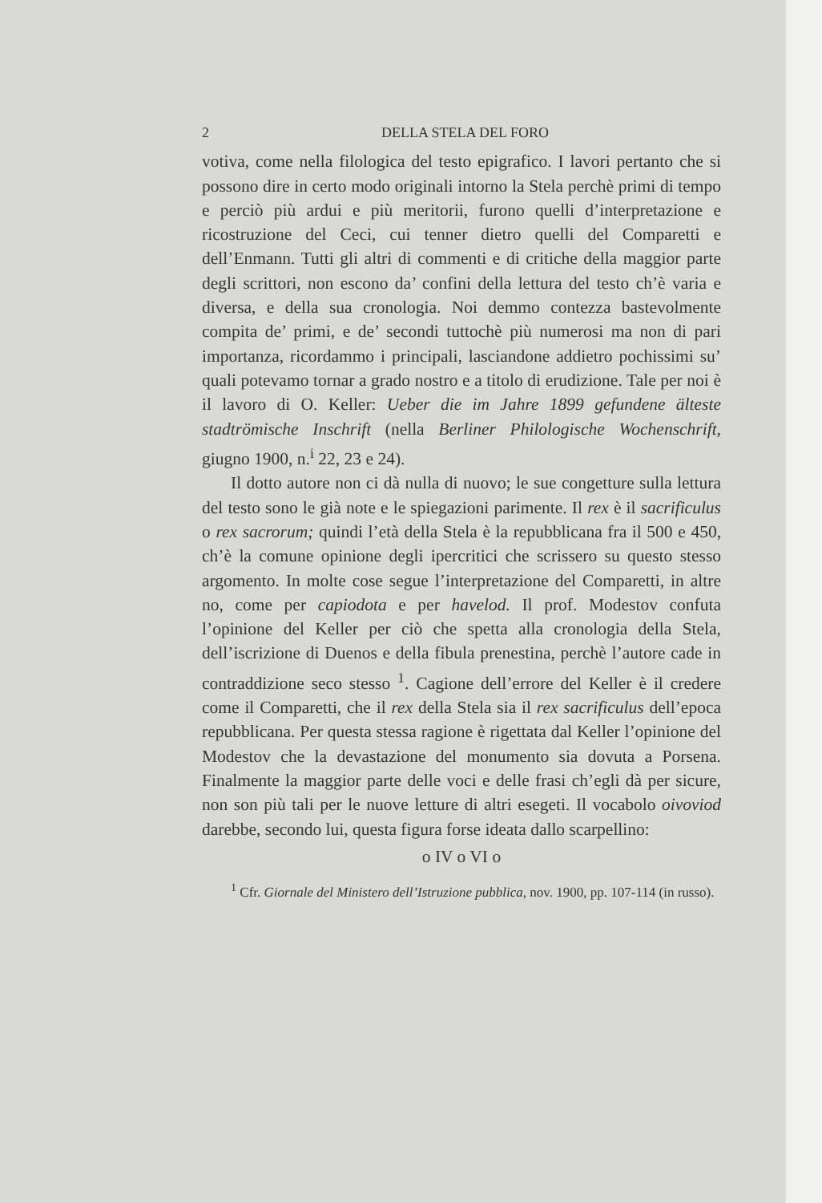2 DELLA STELA DEL FORO
votiva, come nella filologica del testo epigrafico. I lavori pertanto che si possono dire in certo modo originali intorno la Stela perchè primi di tempo e perciò più ardui e più meritorii, furono quelli d’interpretazione e ricostruzione del Ceci, cui tenner dietro quelli del Comparetti e dell’Enmann. Tutti gli altri di commenti e di critiche della maggior parte degli scrittori, non escono da’ confini della lettura del testo ch’è varia e diversa, e della sua cronologia. Noi demmo contezza bastevolmente compita de’ primi, e de’ secondi tuttochè più numerosi ma non di pari importanza, ricordammo i principali, lasciandone addietro pochissimi su’ quali potevamo tornar a grado nostro e a titolo di erudizione. Tale per noi è il lavoro di O. Keller: Ueber die im Jahre 1899 gefundene älteste stadtrömische Inschrift (nella Berliner Philologische Wochenschrift, giugno 1900, n.<sup>i</sup> 22, 23 e 24).
Il dotto autore non ci dà nulla di nuovo; le sue congetture sulla lettura del testo sono le già note e le spiegazioni parimente. Il rex è il sacrificulus o rex sacrorum; quindi l’età della Stela è la repubblicana fra il 500 e 450, ch’è la comune opinione degli ipercritici che scrissero su questo stesso argomento. In molte cose segue l’interpretazione del Comparetti, in altre no, come per capiodota e per havelod. Il prof. Modestov confuta l’opinione del Keller per ciò che spetta alla cronologia della Stela, dell’iscrizione di Duenos e della fibula prenestina, perchè l’autore cade in contraddizione seco stesso <sup>1</sup>. Cagione dell’errore del Keller è il credere come il Comparetti, che il rex della Stela sia il rex sacrificulus dell’epoca repubblicana. Per questa stessa ragione è rigettata dal Keller l’opinione del Modestov che la devastazione del monumento sia dovuta a Porsena. Finalmente la maggior parte delle voci e delle frasi ch’egli dà per sicure, non son più tali per le nuove letture di altri esegeti. Il vocabolo oivoviod darebbe, secondo lui, questa figura forse ideata dallo scarpellino:
o IV o VI o
<sup>1</sup> Cfr. Giornale del Ministero dell’Istruzione pubblica, nov. 1900, pp. 107-114 (in russo).